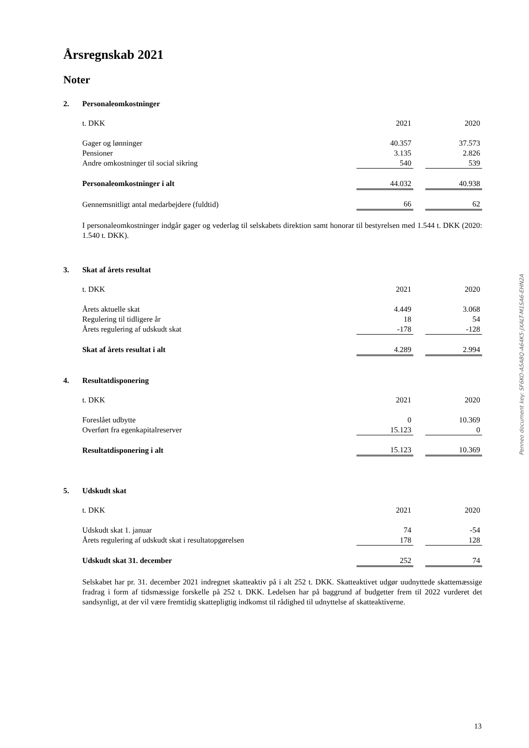Årsregnskab 2021
Noter
2. Personaleomkostninger
| t. DKK | 2021 | | 2020 |
| Gager og lønninger | 40.357 | | 37.573 |
| Pensioner | 3.135 | | 2.826 |
| Andre omkostninger til social sikring | 540 | | 539 |
| Personaleomkostninger i alt | 44.032 | | 40.938 |
| Gennemsnitligt antal medarbejdere (fuldtid) | 66 | | 62 |
I personaleomkostninger indgår gager og vederlag til selskabets direktion samt honorar til bestyrelsen med 1.544 t. DKK (2020: 1.540 t. DKK).
3. Skat af årets resultat
| t. DKK | 2021 | | 2020 |
| Årets aktuelle skat | 4.449 | | 3.068 |
| Regulering til tidligere år | 18 | | 54 |
| Årets regulering af udskudt skat | -178 | | -128 |
| Skat af årets resultat i alt | 4.289 | | 2.994 |
4. Resultatdisponering
| t. DKK | 2021 | | 2020 |
| Foreslået udbytte | 0 | | 10.369 |
| Overført fra egenkapitalreserver | 15.123 | | 0 |
| Resultatdisponering i alt | 15.123 | | 10.369 |
5. Udskudt skat
| t. DKK | 2021 | | 2020 |
| Udskudt skat 1. januar | 74 | | -54 |
| Årets regulering af udskudt skat i resultatopgørelsen | 178 | | 128 |
| Udskudt skat 31. december | 252 | | 74 |
Selskabet har pr. 31. december 2021 indregnet skatteaktiv på i alt 252 t. DKK. Skatteaktivet udgør uudnyttede skattemæssige fradrag i form af tidsmæssige forskelle på 252 t. DKK. Ledelsen har på baggrund af budgetter frem til 2022 vurderet det sandsynligt, at der vil være fremtidig skattepligtig indkomst til rådighed til udnyttelse af skatteaktiverne.
Penneo document key: SF6KO-A5A8Q-A64K5-JXALT-M1SA6-EHN2A
13